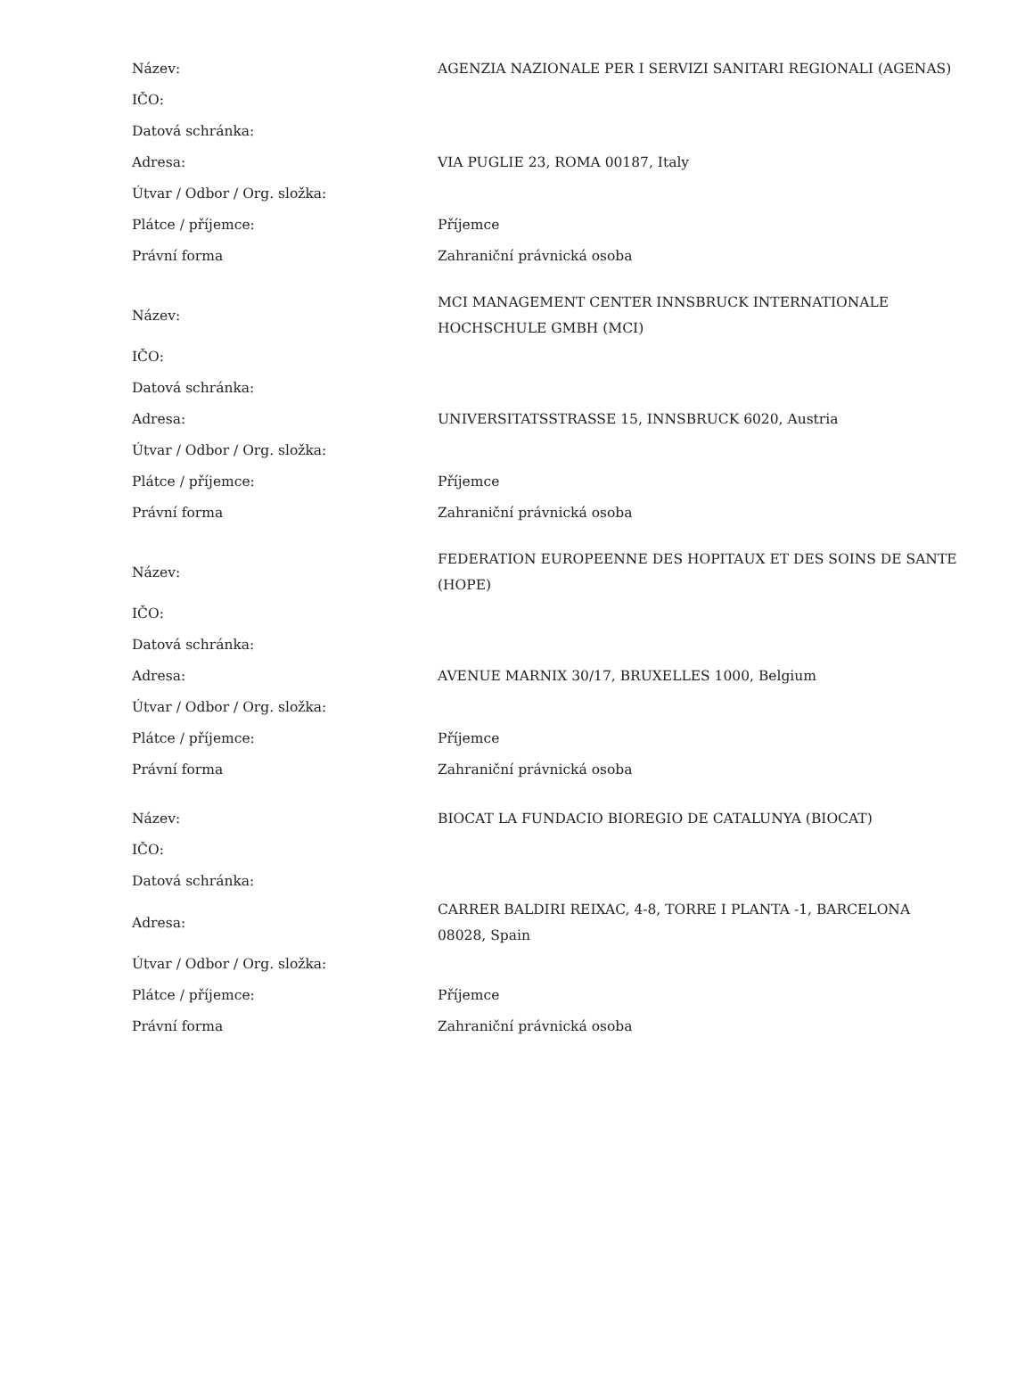| Název: | AGENZIA NAZIONALE PER I SERVIZI SANITARI REGIONALI (AGENAS) |
| IČO: | |
| Datová schránka: | |
| Adresa: | VIA PUGLIE 23, ROMA 00187, Italy |
| Útvar / Odbor / Org. složka: | |
| Plátce / příjemce: | Příjemce |
| Právní forma | Zahraniční právnická osoba |
| Název: | MCI MANAGEMENT CENTER INNSBRUCK INTERNATIONALE HOCHSCHULE GMBH (MCI) |
| IČO: | |
| Datová schránka: | |
| Adresa: | UNIVERSITATSSTRASSE 15, INNSBRUCK 6020, Austria |
| Útvar / Odbor / Org. složka: | |
| Plátce / příjemce: | Příjemce |
| Právní forma | Zahraniční právnická osoba |
| Název: | FEDERATION EUROPEENNE DES HOPITAUX ET DES SOINS DE SANTE (HOPE) |
| IČO: | |
| Datová schránka: | |
| Adresa: | AVENUE MARNIX 30/17, BRUXELLES 1000, Belgium |
| Útvar / Odbor / Org. složka: | |
| Plátce / příjemce: | Příjemce |
| Právní forma | Zahraniční právnická osoba |
| Název: | BIOCAT LA FUNDACIO BIOREGIO DE CATALUNYA (BIOCAT) |
| IČO: | |
| Datová schránka: | |
| Adresa: | CARRER BALDIRI REIXAC, 4-8, TORRE I PLANTA -1, BARCELONA 08028, Spain |
| Útvar / Odbor / Org. složka: | |
| Plátce / příjemce: | Příjemce |
| Právní forma | Zahraniční právnická osoba |